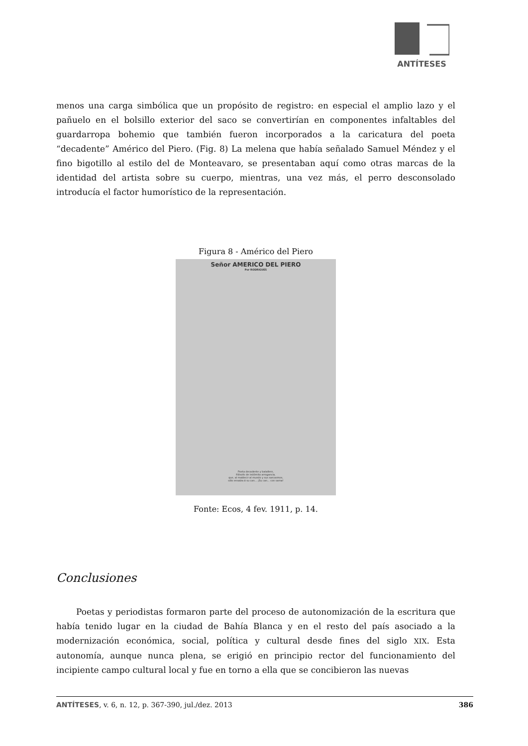ANTÍTESES
menos una carga simbólica que un propósito de registro: en especial el amplio lazo y el pañuelo en el bolsillo exterior del saco se convertirían en componentes infaltables del guardarropa bohemio que también fueron incorporados a la caricatura del poeta “decadente” Américo del Piero. (Fig. 8) La melena que había señalado Samuel Méndez y el fino bigotillo al estilo del de Monteavaro, se presentaban aquí como otras marcas de la identidad del artista sobre su cuerpo, mientras, una vez más, el perro desconsolado introducía el factor humorístico de la representación.
Figura 8 - Américo del Piero
Señor AMERICO DEL PIERO
Por RODRIGUES
Poeta decadente y batallero,
filósofo de indómita arrogancia,
que, al maldecir al mundo y sus sarcasmos,
sólo ensalza á su can... ¡Su can... con sarna!
Fonte: Ecos, 4 fev. 1911, p. 14.
Conclusiones
Poetas y periodistas formaron parte del proceso de autonomización de la escritura que había tenido lugar en la ciudad de Bahía Blanca y en el resto del país asociado a la modernización económica, social, política y cultural desde fines del siglo XIX. Esta autonomía, aunque nunca plena, se erigió en principio rector del funcionamiento del incipiente campo cultural local y fue en torno a ella que se concibieron las nuevas
ANTÍTESES, v. 6, n. 12, p. 367-390, jul./dez. 2013 386